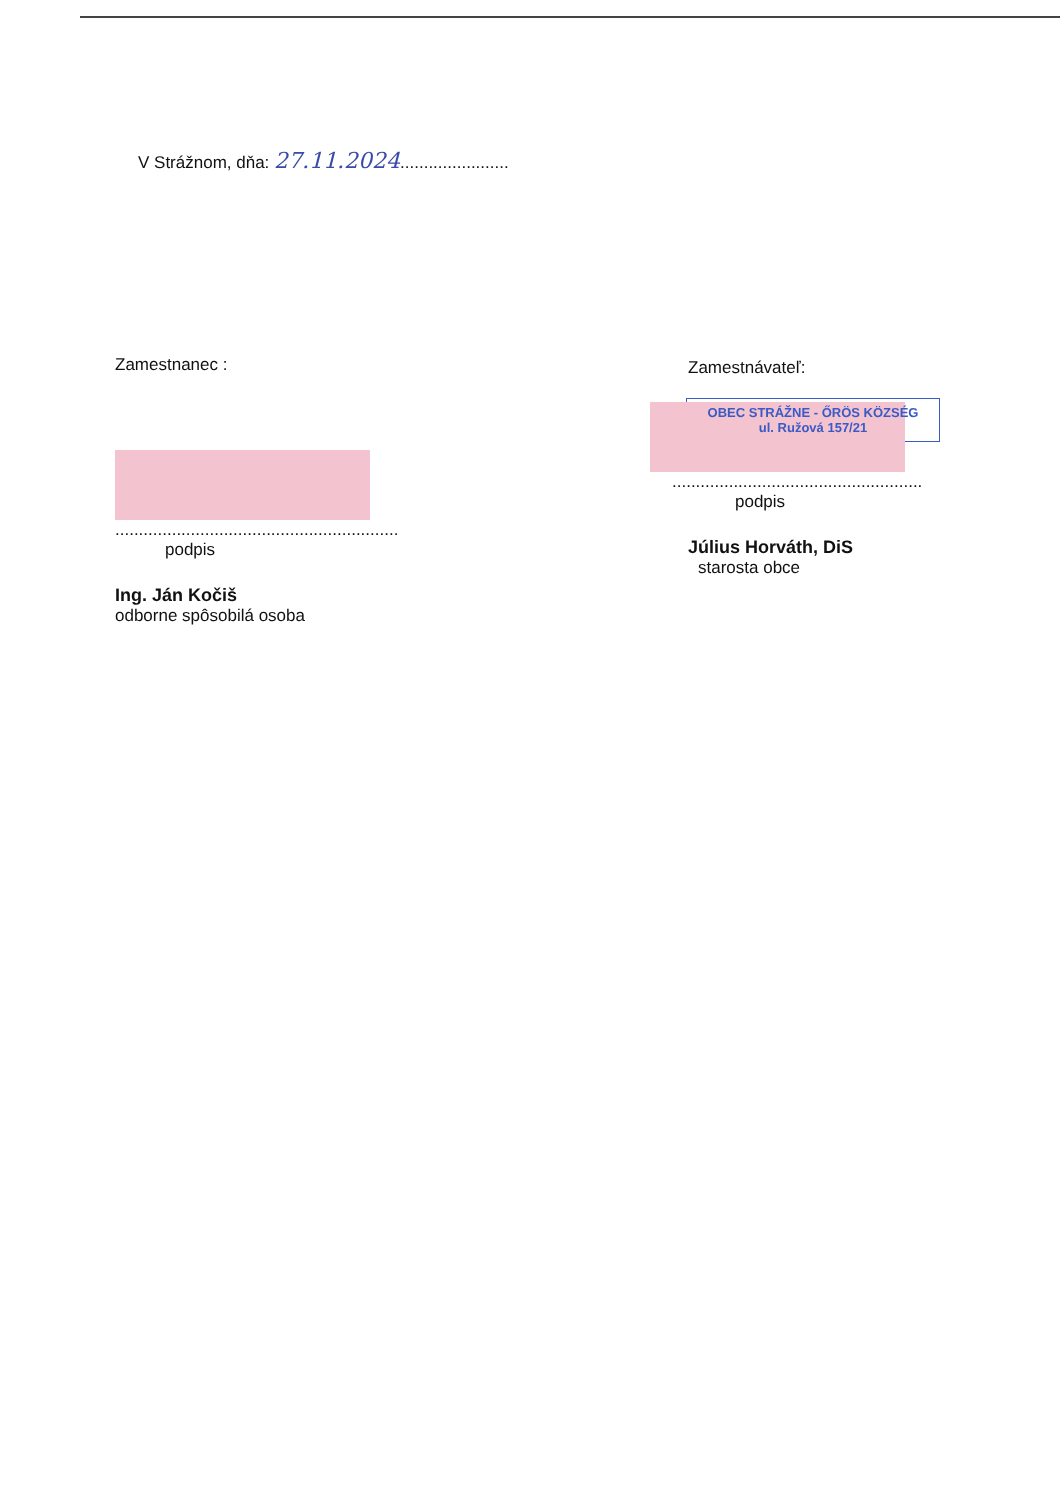V Strážnom, dňa: 27.11.2024.......................
Zamestnanec :
............................................................
podpis
Ing. Ján Kočiš
odborne spôsobilá osoba
Zamestnávateľ:
OBEC STRÁŽNE - ŐRÖS KÖZSÉG
ul. Ružová 157/21
.....................................................
podpis
Július Horváth, DiS
starosta obce